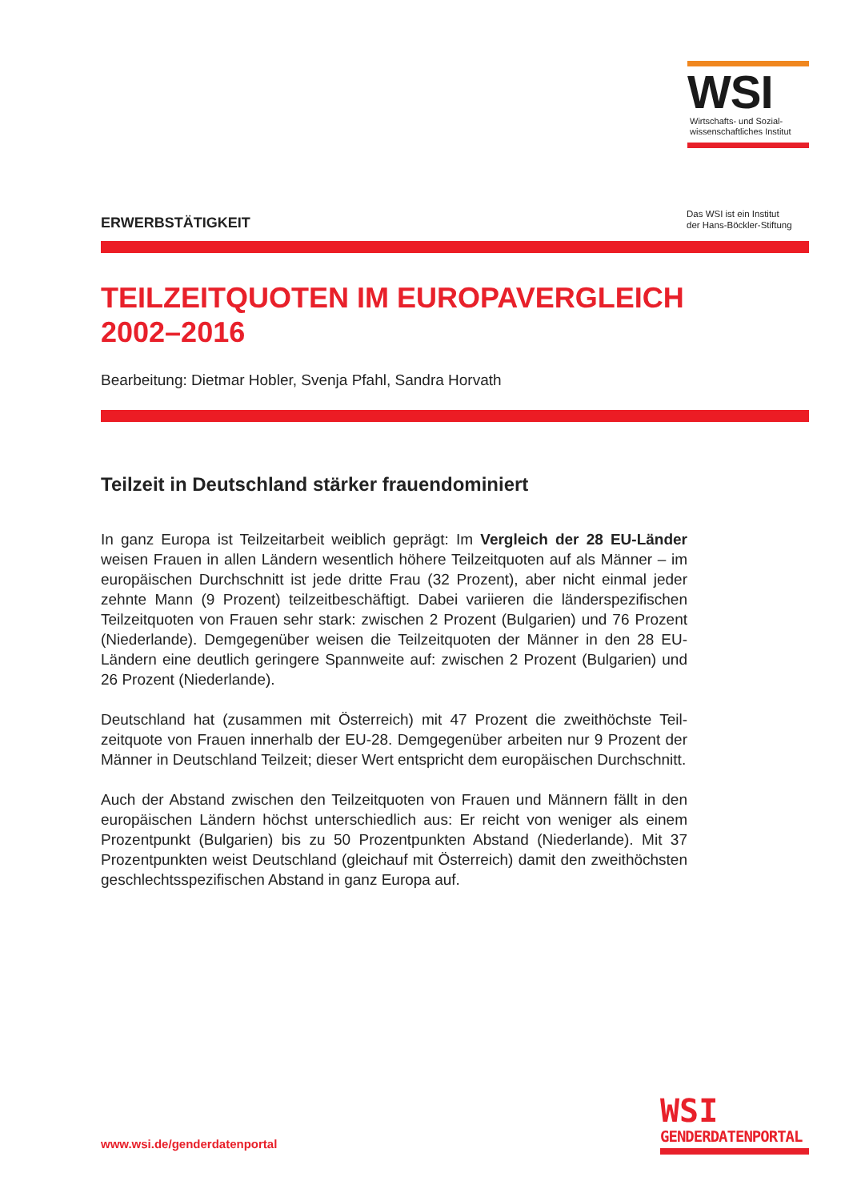WSI
Wirtschafts- und Sozial-
wissenschaftliches Institut
Das WSI ist ein Institut
der Hans-Böckler-Stiftung
ERWERBSTÄTIGKEIT
TEILZEITQUOTEN IM EUROPAVERGLEICH
2002–2016
Bearbeitung: Dietmar Hobler, Svenja Pfahl, Sandra Horvath
Teilzeit in Deutschland stärker frauendominiert
In ganz Europa ist Teilzeitarbeit weiblich geprägt: Im Vergleich der 28 EU-Länder weisen Frauen in allen Ländern wesentlich höhere Teilzeitquoten auf als Männer – im europäischen Durchschnitt ist jede dritte Frau (32 Prozent), aber nicht einmal jeder zehnte Mann (9 Prozent) teilzeitbeschäftigt. Dabei variieren die länderspezifischen Teilzeitquoten von Frauen sehr stark: zwischen 2 Prozent (Bulgarien) und 76 Prozent (Niederlande). Demgegenüber weisen die Teilzeitquoten der Männer in den 28 EU-Ländern eine deutlich geringere Spannweite auf: zwischen 2 Prozent (Bulgarien) und 26 Prozent (Niederlande).
Deutschland hat (zusammen mit Österreich) mit 47 Prozent die zweithöchste Teil­zeitquote von Frauen innerhalb der EU-28. Demgegenüber arbeiten nur 9 Prozent der Männer in Deutschland Teilzeit; dieser Wert entspricht dem europäischen Durch­schnitt.
Auch der Abstand zwischen den Teilzeitquoten von Frauen und Männern fällt in den europäischen Ländern höchst unterschiedlich aus: Er reicht von weniger als einem Prozentpunkt (Bulgarien) bis zu 50 Prozentpunkten Abstand (Niederlande). Mit 37 Prozentpunkten weist Deutschland (gleichauf mit Österreich) damit den zweit­höchsten geschlechtsspezifischen Abstand in ganz Europa auf.
www.wsi.de/genderdatenportal
WSI
GENDERDATENPORTAL